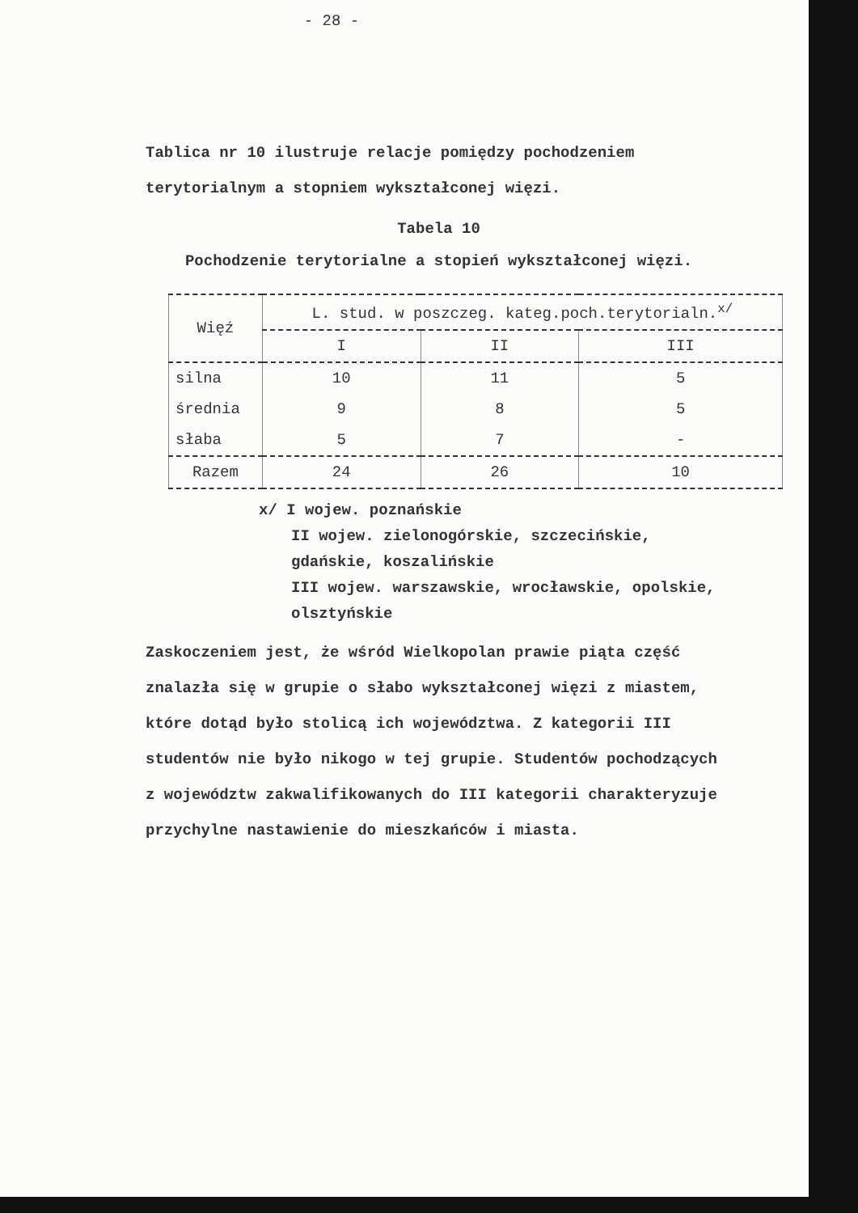- 28 -
Tablica nr 10 ilustruje relacje pomiędzy pochodzeniem terytorialnym a stopniem wykształconej więzi.
Tabela 10
Pochodzenie terytorialne a stopień wykształconej więzi.
| Więź | L. stud. w poszczeg. kateg.poch.terytorialn.<sup>x/</sup> | | |
| --- | --- | --- | --- |
| | I | II | III |
| silna | 10 | 11 | 5 |
| średnia | 9 | 8 | 5 |
| słaba | 5 | 7 | - |
| Razem | 24 | 26 | 10 |
x/ I wojew. poznańskie
II wojew. zielonogórskie, szczecińskie, gdańskie, koszalińskie
III wojew. warszawskie, wrocławskie, opolskie, olsztyńskie
Zaskoczeniem jest, że wśród Wielkopolan prawie piąta część znalazła się w grupie o słabo wykształconej więzi z miastem, które dotąd było stolicą ich województwa. Z kategorii III studentów nie było nikogo w tej grupie. Studentów pochodzących z województw zakwalifikowanych do III kategorii charakteryzuje przychylne nastawienie do mieszkańców i miasta.